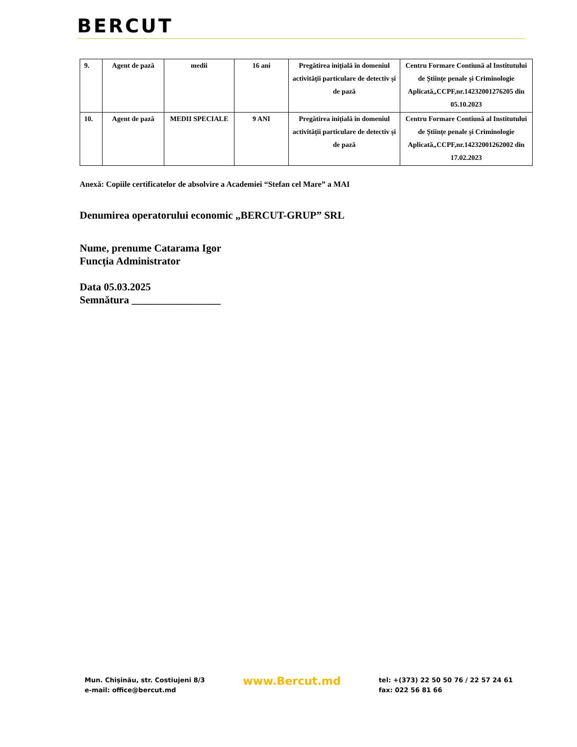BERCUT
| 9. | Agent de pază | medii | 16 ani | Pregătirea inițială în domeniul activității particulare de detectiv și de pază | Centru Formare Contiună al Institutului de Științe penale și Criminologie Aplicată„CCPF,nr.14232001276205 din 05.10.2023 |
| 10. | Agent de pază | MEDII SPECIALE | 9 ANI | Pregătirea inițială în domeniul activității particulare de detectiv și de pază | Centru Formare Contiună al Institutului de Științe penale și Criminologie Aplicată„CCPF,nr.14232001262002 din 17.02.2023 |
Anexă: Copiile certificatelor de absolvire a Academiei “Stefan cel Mare” a MAI
Denumirea operatorului economic „BERCUT-GRUP” SRL
Nume, prenume Catarama Igor
Funcția Administrator
Data 05.03.2025
Semnătura _________________
Mun. Chișinău, str. Costiujeni 8/3
e-mail: office@bercut.md
www.Bercut.md
tel: +(373) 22 50 50 76 / 22 57 24 61
fax: 022 56 81 66